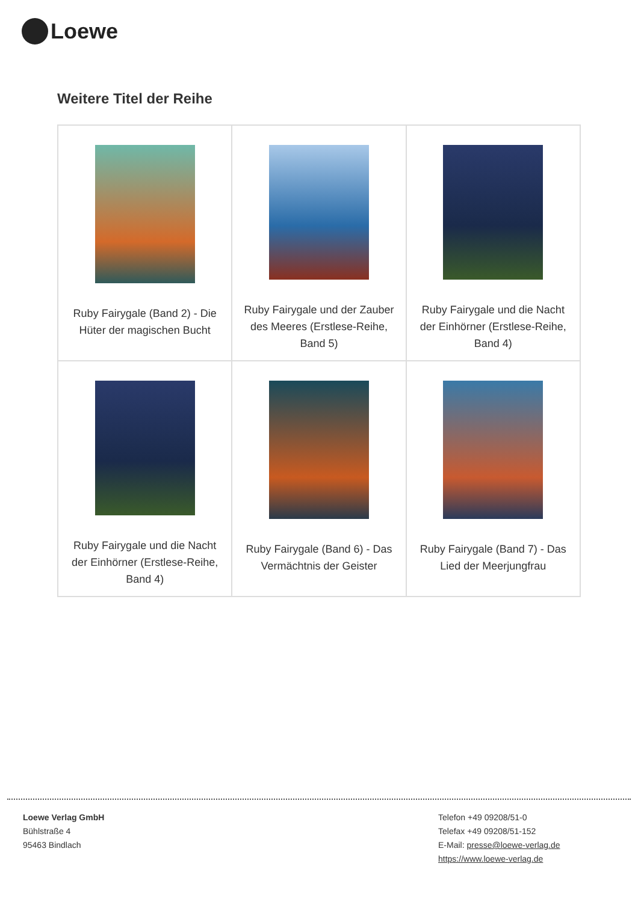Loewe
Weitere Titel der Reihe
| Ruby Fairygale (Band 2) - Die Hüter der magischen Bucht | Ruby Fairygale und der Zauber des Meeres (Erstlese-Reihe, Band 5) | Ruby Fairygale und die Nacht der Einhörner (Erstlese-Reihe, Band 4) |
| Ruby Fairygale und die Nacht der Einhörner (Erstlese-Reihe, Band 4) | Ruby Fairygale (Band 6) - Das Vermächtnis der Geister | Ruby Fairygale (Band 7) - Das Lied der Meerjungfrau |
Loewe Verlag GmbH
Bühlstraße 4
95463 Bindlach
Telefon +49 09208/51-0
Telefax +49 09208/51-152
E-Mail: presse@loewe-verlag.de
https://www.loewe-verlag.de